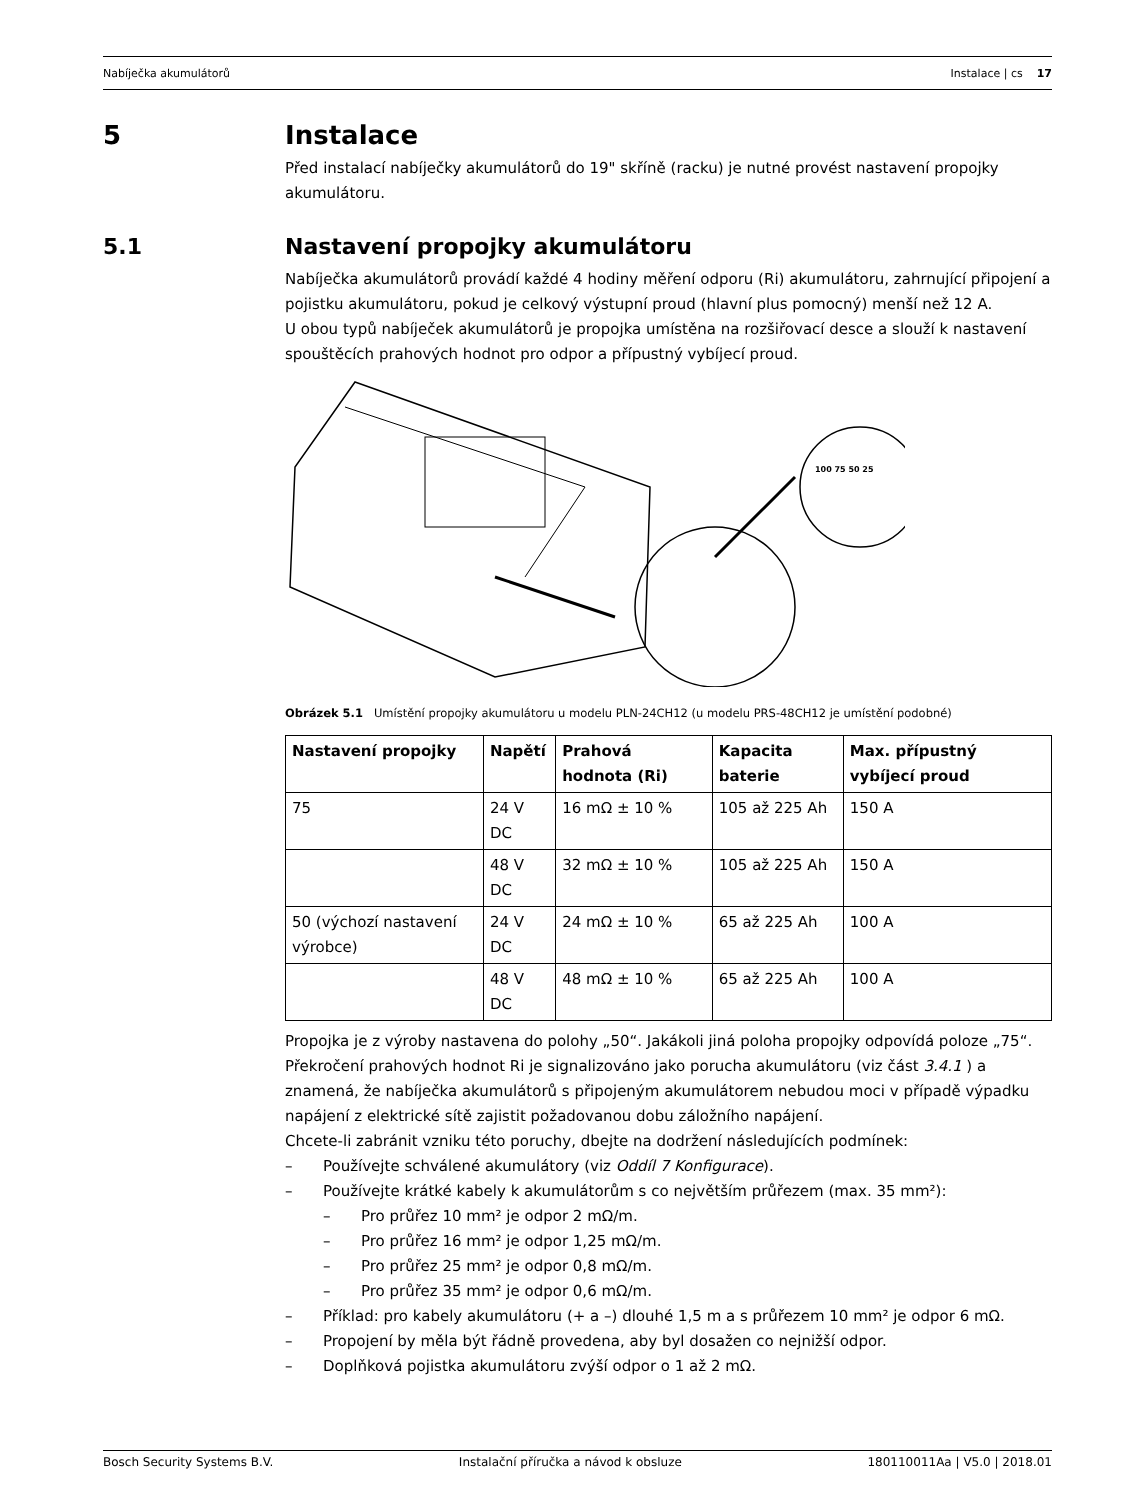Nabíječka akumulátorů Instalace | cs 17
5 Instalace
Před instalací nabíječky akumulátorů do 19" skříně (racku) je nutné provést nastavení propojky akumulátoru.
5.1 Nastavení propojky akumulátoru
Nabíječka akumulátorů provádí každé 4 hodiny měření odporu (Ri) akumulátoru, zahrnující připojení a pojistku akumulátoru, pokud je celkový výstupní proud (hlavní plus pomocný) menší než 12 A.
U obou typů nabíječek akumulátorů je propojka umístěna na rozšiřovací desce a slouží k nastavení spouštěcích prahových hodnot pro odpor a přípustný vybíjecí proud.
100 75 50 25
Obrázek 5.1 Umístění propojky akumulátoru u modelu PLN-24CH12 (u modelu PRS-48CH12 je umístění podobné)
| Nastavení propojky | Napětí | Prahová hodnota (Ri) | Kapacita baterie | Max. přípustný vybíjecí proud |
| --- | --- | --- | --- | --- |
| 75 | 24 V DC | 16 mΩ ± 10 % | 105 až 225 Ah | 150 A |
| | 48 V DC | 32 mΩ ± 10 % | 105 až 225 Ah | 150 A |
| 50 (výchozí nastavení výrobce) | 24 V DC | 24 mΩ ± 10 % | 65 až 225 Ah | 100 A |
| | 48 V DC | 48 mΩ ± 10 % | 65 až 225 Ah | 100 A |
Propojka je z výroby nastavena do polohy „50“. Jakákoli jiná poloha propojky odpovídá poloze „75“.
Překročení prahových hodnot Ri je signalizováno jako porucha akumulátoru (viz část 3.4.1 ) a znamená, že nabíječka akumulátorů s připojeným akumulátorem nebudou moci v případě výpadku napájení z elektrické sítě zajistit požadovanou dobu záložního napájení.
Chcete-li zabránit vzniku této poruchy, dbejte na dodržení následujících podmínek:
– Používejte schválené akumulátory (viz Oddíl 7 Konfigurace).
– Používejte krátké kabely k akumulátorům s co největším průřezem (max. 35 mm²):
– Pro průřez 10 mm² je odpor 2 mΩ/m.
– Pro průřez 16 mm² je odpor 1,25 mΩ/m.
– Pro průřez 25 mm² je odpor 0,8 mΩ/m.
– Pro průřez 35 mm² je odpor 0,6 mΩ/m.
– Příklad: pro kabely akumulátoru (+ a –) dlouhé 1,5 m a s průřezem 10 mm² je odpor 6 mΩ.
– Propojení by měla být řádně provedena, aby byl dosažen co nejnižší odpor.
– Doplňková pojistka akumulátoru zvýší odpor o 1 až 2 mΩ.
Bosch Security Systems B.V. Instalační příručka a návod k obsluze 180110011Aa | V5.0 | 2018.01